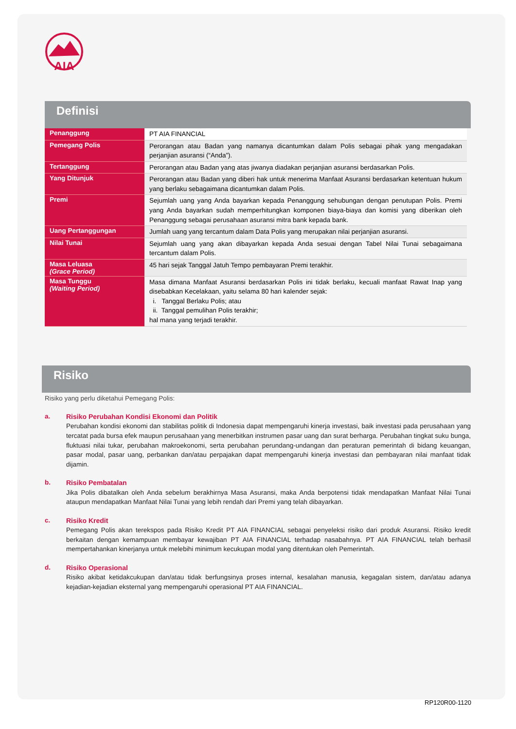AIA
Definisi
| Penanggung | PT AIA FINANCIAL |
| Pemegang Polis | Perorangan atau Badan yang namanya dicantumkan dalam Polis sebagai pihak yang mengadakan perjanjian asuransi (“Anda”). |
| Tertanggung | Perorangan atau Badan yang atas jiwanya diadakan perjanjian asuransi berdasarkan Polis. |
| Yang Ditunjuk | Perorangan atau Badan yang diberi hak untuk menerima Manfaat Asuransi berdasarkan ketentuan hukum yang berlaku sebagaimana dicantumkan dalam Polis. |
| Premi | Sejumlah uang yang Anda bayarkan kepada Penanggung sehubungan dengan penutupan Polis. Premi yang Anda bayarkan sudah memperhitungkan komponen biaya-biaya dan komisi yang diberikan oleh Penanggung sebagai perusahaan asuransi mitra bank kepada bank. |
| Uang Pertanggungan | Jumlah uang yang tercantum dalam Data Polis yang merupakan nilai perjanjian asuransi. |
| Nilai Tunai | Sejumlah uang yang akan dibayarkan kepada Anda sesuai dengan Tabel Nilai Tunai sebagaimana tercantum dalam Polis. |
| Masa Leluasa (Grace Period) | 45 hari sejak Tanggal Jatuh Tempo pembayaran Premi terakhir. |
| Masa Tunggu (Waiting Period) | Masa dimana Manfaat Asuransi berdasarkan Polis ini tidak berlaku, kecuali manfaat Rawat Inap yang disebabkan Kecelakaan, yaitu selama 80 hari kalender sejak: i. Tanggal Berlaku Polis; atau ii. Tanggal pemulihan Polis terakhir; hal mana yang terjadi terakhir. |
Risiko
Risiko yang perlu diketahui Pemegang Polis:
a. Risiko Perubahan Kondisi Ekonomi dan Politik
Perubahan kondisi ekonomi dan stabilitas politik di Indonesia dapat mempengaruhi kinerja investasi, baik investasi pada perusahaan yang tercatat pada bursa efek maupun perusahaan yang menerbitkan instrumen pasar uang dan surat berharga. Perubahan tingkat suku bunga, fluktuasi nilai tukar, perubahan makroekonomi, serta perubahan perundang-undangan dan peraturan pemerintah di bidang keuangan, pasar modal, pasar uang, perbankan dan/atau perpajakan dapat mempengaruhi kinerja investasi dan pembayaran nilai manfaat tidak dijamin.
b. Risiko Pembatalan
Jika Polis dibatalkan oleh Anda sebelum berakhirnya Masa Asuransi, maka Anda berpotensi tidak mendapatkan Manfaat Nilai Tunai ataupun mendapatkan Manfaat Nilai Tunai yang lebih rendah dari Premi yang telah dibayarkan.
c. Risiko Kredit
Pemegang Polis akan terekspos pada Risiko Kredit PT AIA FINANCIAL sebagai penyeleksi risiko dari produk Asuransi. Risiko kredit berkaitan dengan kemampuan membayar kewajiban PT AIA FINANCIAL terhadap nasabahnya. PT AIA FINANCIAL telah berhasil mempertahankan kinerjanya untuk melebihi minimum kecukupan modal yang ditentukan oleh Pemerintah.
d. Risiko Operasional
Risiko akibat ketidakcukupan dan/atau tidak berfungsinya proses internal, kesalahan manusia, kegagalan sistem, dan/atau adanya kejadian-kejadian eksternal yang mempengaruhi operasional PT AIA FINANCIAL.
RP120R00-1120